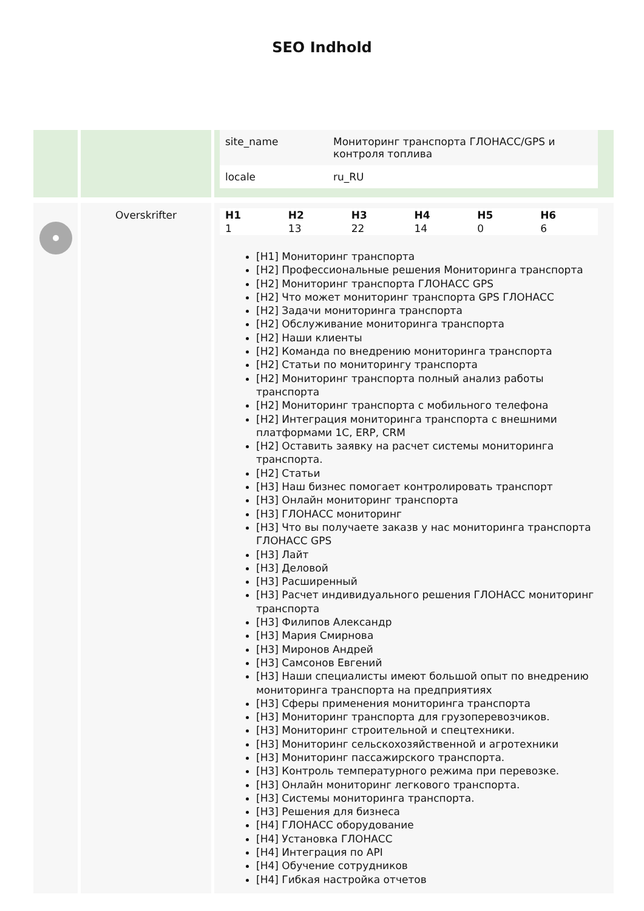SEO Indhold
| | | / site_name / Мониторинг транспорта ГЛОНАСС/GPS и контроля топлива / / locale / ru_RU / |
| | Overskrifter | / H1 / H2 / H3 / H4 / H5 / H6 / / 1 / 13 / 22 / 14 / 0 / 6 / [H1] Мониторинг транспорта [H2] Профессиональные решения Мониторинга транспорта [H2] Мониторинг транспорта ГЛОНАСС GPS [H2] Что может мониторинг транспорта GPS ГЛОНАСС [H2] Задачи мониторинга транспорта [H2] Обслуживание мониторинга транспорта [H2] Наши клиенты [H2] Команда по внедрению мониторинга транспорта [H2] Статьи по мониторингу транспорта [H2] Мониторинг транспорта полный анализ работы транспорта [H2] Мониторинг транспорта с мобильного телефона [H2] Интеграция мониторинга транспорта с внешними платформами 1С, ERP, CRM [H2] Оставить заявку на расчет системы мониторинга транспорта. [H2] Статьи [H3] Наш бизнес помогает контролировать транспорт [H3] Онлайн мониторинг транспорта [H3] ГЛОНАСС мониторинг [H3] Что вы получаете заказв у нас мониторинга транспорта ГЛОНАСС GPS [H3] Лайт [H3] Деловой [H3] Расширенный [H3] Расчет индивидуального решения ГЛОНАСС мониторинг транспорта [H3] Филипов Александр [H3] Мария Смирнова [H3] Миронов Андрей [H3] Самсонов Евгений [H3] Наши специалисты имеют большой опыт по внедрению мониторинга транспорта на предприятиях [H3] Сферы применения мониторинга транспорта [H3] Мониторинг транспорта для грузоперевозчиков. [H3] Мониторинг строительной и спецтехники. [H3] Мониторинг сельскохозяйственной и агротехники [H3] Мониторинг пассажирского транспорта. [H3] Контроль температурного режима при перевозке. [H3] Онлайн мониторинг легкового транспорта. [H3] Системы мониторинга транспорта. [H3] Решения для бизнеса [H4] ГЛОНАСС оборудование [H4] Установка ГЛОНАСС [H4] Интеграция по API [H4] Обучение сотрудников [H4] Гибкая настройка отчетов |